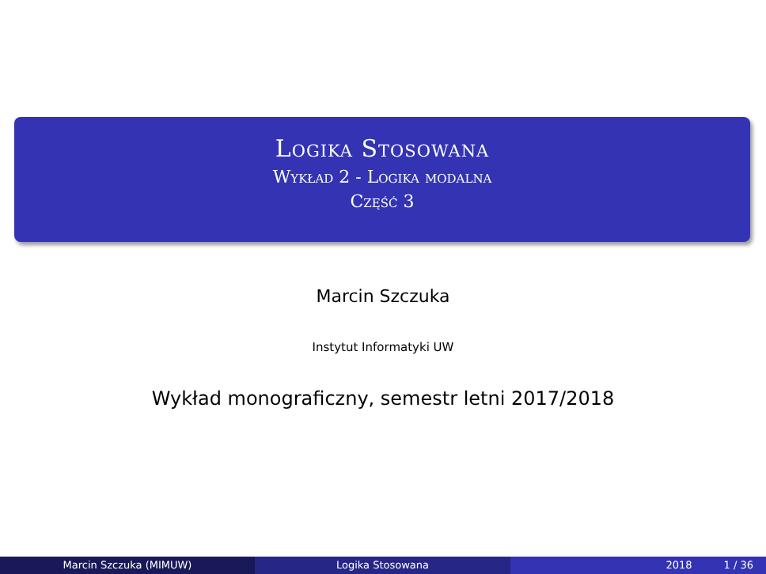Logika Stosowana
Wykład 2 - Logika modalna
Część 3
Marcin Szczuka
Instytut Informatyki UW
Wykład monograficzny, semestr letni 2017/2018
Marcin Szczuka (MIMUW) Logika Stosowana 2018 1 / 36